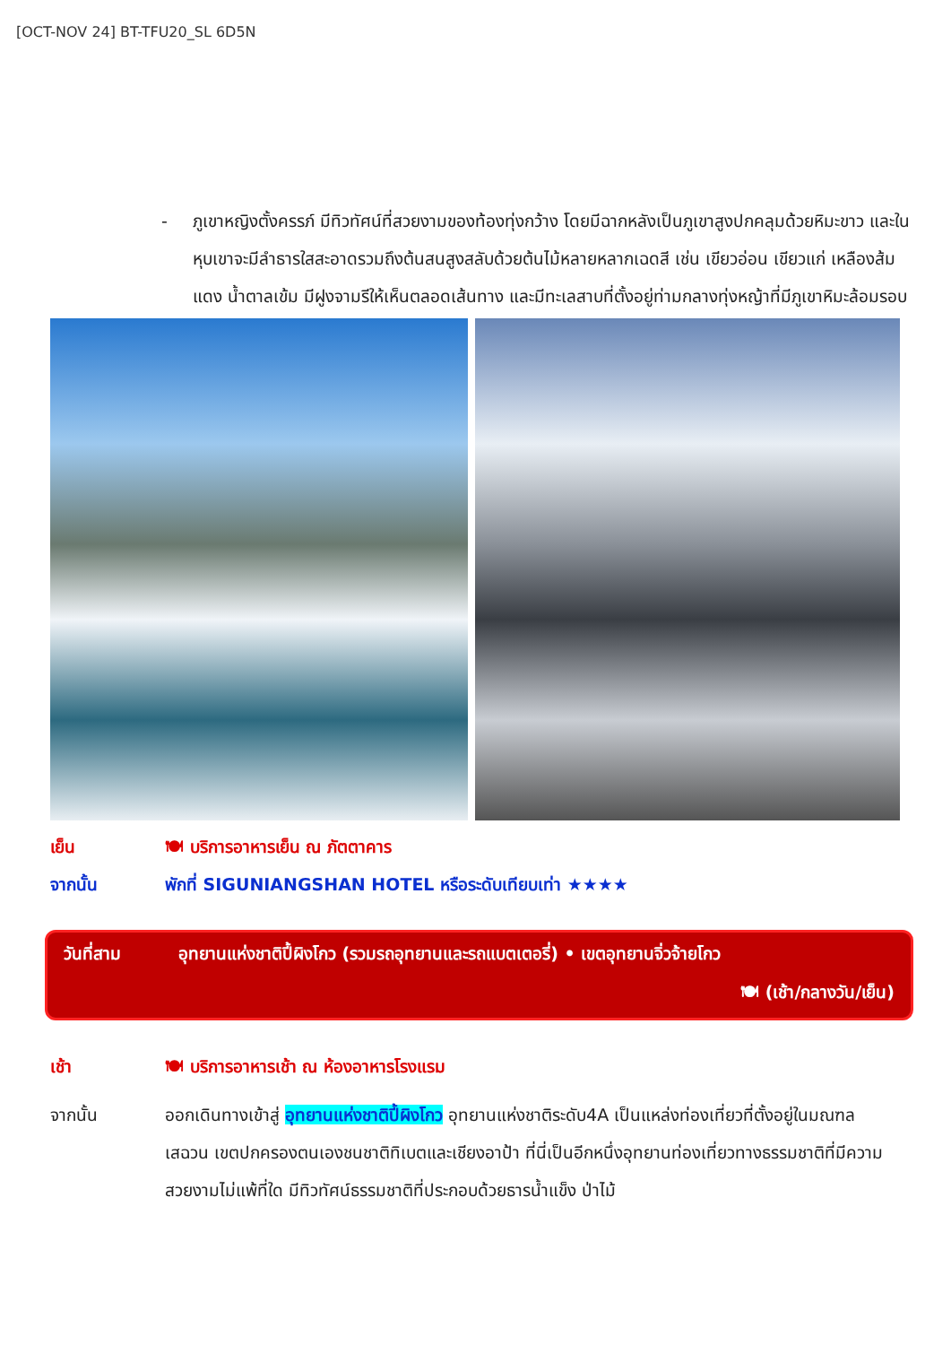[OCT-NOV 24] BT-TFU20_SL 6D5N
- ภูเขาหญิงตั้งครรภ์ มีทิวทัศน์ที่สวยงามของท้องทุ่งกว้าง โดยมีฉากหลังเป็นภูเขาสูงปกคลุมด้วยหิมะขาว และในหุบเขาจะมีลำธารใสสะอาดรวมถึงต้นสนสูงสลับด้วยต้นไม้หลายหลากเฉดสี เช่น เขียวอ่อน เขียวแก่ เหลืองส้ม แดง น้ำตาลเข้ม มีฝูงจามรีให้เห็นตลอดเส้นทาง และมีทะเลสาบที่ตั้งอยู่ท่ามกลางทุ่งหญ้าที่มีภูเขาหิมะล้อมรอบ
เย็น 🍽 บริการอาหารเย็น ณ ภัตตาคาร
จากนั้น พักที่ SIGUNIANGSHAN HOTEL หรือระดับเทียบเท่า ★★★★
วันที่สาม อุทยานแห่งชาติปี้ผิงโกว (รวมรถอุทยานและรถแบตเตอรี่) • เขตอุทยานจิ่วจ้ายโกว
🍽 (เช้า/กลางวัน/เย็น)
เช้า 🍽 บริการอาหารเช้า ณ ห้องอาหารโรงแรม
จากนั้น ออกเดินทางเข้าสู่ อุทยานแห่งชาติปี้ผิงโกว อุทยานแห่งชาติระดับ4A เป็นแหล่งท่องเที่ยวที่ตั้งอยู่ในมณฑลเสฉวน เขตปกครองตนเองชนชาติทิเบตและเชียงอาป้า ที่นี่เป็นอีกหนึ่งอุทยานท่องเที่ยวทางธรรมชาติที่มีความสวยงามไม่แพ้ที่ใด มีทิวทัศน์ธรรมชาติที่ประกอบด้วยธารน้ำแข็ง ป่าไม้